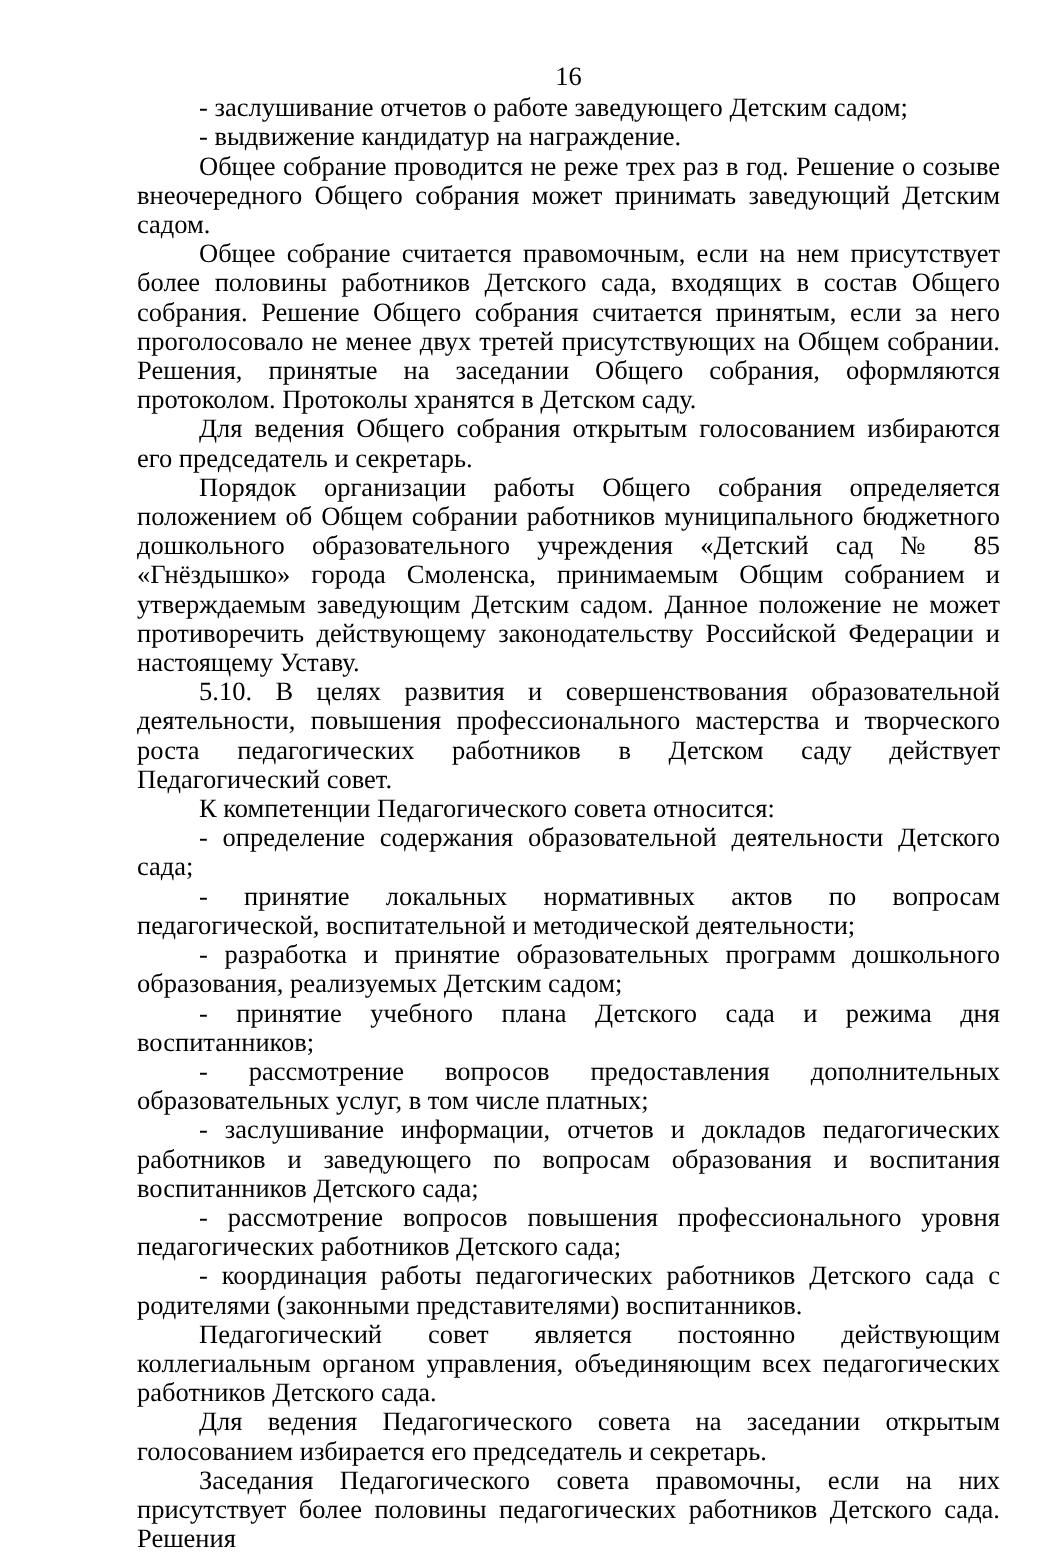16
- заслушивание отчетов о работе заведующего Детским садом;
- выдвижение кандидатур на награждение.
Общее собрание проводится не реже трех раз в год. Решение о созыве внеочередного Общего собрания может принимать заведующий Детским садом.
Общее собрание считается правомочным, если на нем присутствует более половины работников Детского сада, входящих в состав Общего собрания. Решение Общего собрания считается принятым, если за него проголосовало не менее двух третей присутствующих на Общем собрании. Решения, принятые на заседании Общего собрания, оформляются протоколом. Протоколы хранятся в Детском саду.
Для ведения Общего собрания открытым голосованием избираются его председатель и секретарь.
Порядок организации работы Общего собрания определяется положением об Общем собрании работников муниципального бюджетного дошкольного образовательного учреждения «Детский сад № 85 «Гнёздышко» города Смоленска, принимаемым Общим собранием и утверждаемым заведующим Детским садом. Данное положение не может противоречить действующему законодательству Российской Федерации и настоящему Уставу.
5.10. В целях развития и совершенствования образовательной деятельности, повышения профессионального мастерства и творческого роста педагогических работников в Детском саду действует Педагогический совет.
К компетенции Педагогического совета относится:
- определение содержания образовательной деятельности Детского сада;
- принятие локальных нормативных актов по вопросам педагогической, воспитательной и методической деятельности;
- разработка и принятие образовательных программ дошкольного образования, реализуемых Детским садом;
- принятие учебного плана Детского сада и режима дня воспитанников;
- рассмотрение вопросов предоставления дополнительных образовательных услуг, в том числе платных;
- заслушивание информации, отчетов и докладов педагогических работников и заведующего по вопросам образования и воспитания воспитанников Детского сада;
- рассмотрение вопросов повышения профессионального уровня педагогических работников Детского сада;
- координация работы педагогических работников Детского сада с родителями (законными представителями) воспитанников.
Педагогический совет является постоянно действующим коллегиальным органом управления, объединяющим всех педагогических работников Детского сада.
Для ведения Педагогического совета на заседании открытым голосованием избирается его председатель и секретарь.
Заседания Педагогического совета правомочны, если на них присутствует более половины педагогических работников Детского сада. Решения